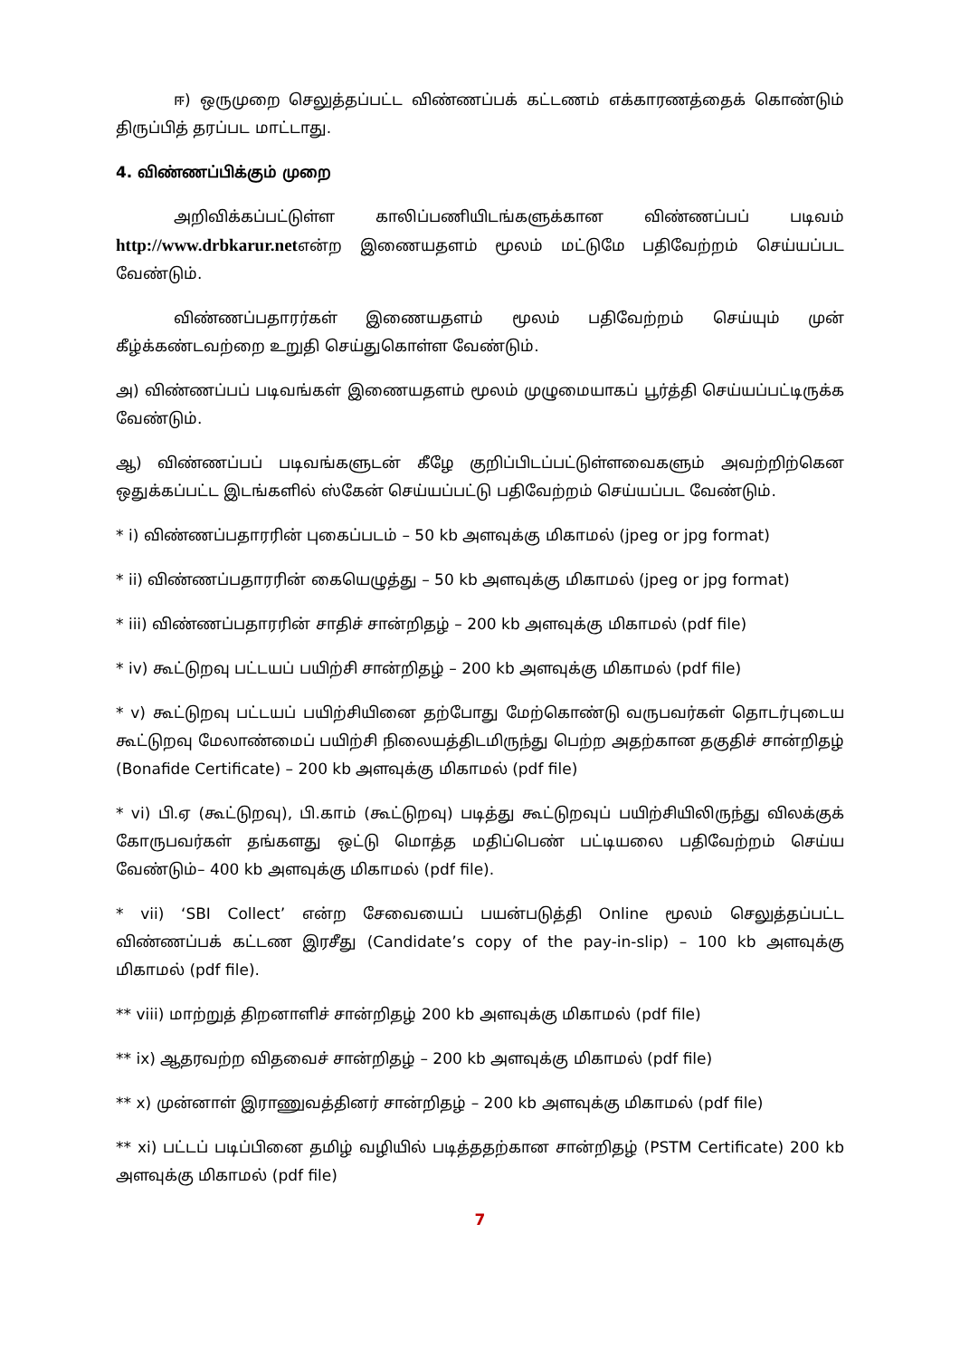ஈ) ஒருமுறை செலுத்தப்பட்ட விண்ணப்பக் கட்டணம் எக்காரணத்தைக் கொண்டும் திருப்பித் தரப்பட மாட்டாது.
4. விண்ணப்பிக்கும் முறை
அறிவிக்கப்பட்டுள்ள காலிப்பணியிடங்களுக்கான விண்ணப்பப் படிவம் http://www.drbkarur.netஎன்ற இணையதளம் மூலம் மட்டுமே பதிவேற்றம் செய்யப்பட வேண்டும்.
விண்ணப்பதாரர்கள் இணையதளம் மூலம் பதிவேற்றம் செய்யும் முன் கீழ்க்கண்டவற்றை உறுதி செய்துகொள்ள வேண்டும்.
அ) விண்ணப்பப் படிவங்கள் இணையதளம் மூலம் முழுமையாகப் பூர்த்தி செய்யப்பட்டிருக்க வேண்டும்.
ஆ) விண்ணப்பப் படிவங்களுடன் கீழே குறிப்பிடப்பட்டுள்ளவைகளும் அவற்றிற்கென ஒதுக்கப்பட்ட இடங்களில் ஸ்கேன் செய்யப்பட்டு பதிவேற்றம் செய்யப்பட வேண்டும்.
* i) விண்ணப்பதாரரின் புகைப்படம் – 50 kb அளவுக்கு மிகாமல் (jpeg or jpg format)
* ii) விண்ணப்பதாரரின் கையெழுத்து – 50 kb அளவுக்கு மிகாமல் (jpeg or jpg format)
* iii) விண்ணப்பதாரரின் சாதிச் சான்றிதழ் – 200 kb அளவுக்கு மிகாமல் (pdf file)
* iv) கூட்டுறவு பட்டயப் பயிற்சி சான்றிதழ் – 200 kb அளவுக்கு மிகாமல் (pdf file)
* v) கூட்டுறவு பட்டயப் பயிற்சியினை தற்போது மேற்கொண்டு வருபவர்கள் தொடர்புடைய கூட்டுறவு மேலாண்மைப் பயிற்சி நிலையத்திடமிருந்து பெற்ற அதற்கான தகுதிச் சான்றிதழ் (Bonafide Certificate) – 200 kb அளவுக்கு மிகாமல் (pdf file)
* vi) பி.ஏ (கூட்டுறவு), பி.காம் (கூட்டுறவு) படித்து கூட்டுறவுப் பயிற்சியிலிருந்து விலக்குக் கோருபவர்கள் தங்களது ஒட்டு மொத்த மதிப்பெண் பட்டியலை பதிவேற்றம் செய்ய வேண்டும்– 400 kb அளவுக்கு மிகாமல் (pdf file).
* vii) ‘SBI Collect’ என்ற சேவையைப் பயன்படுத்தி Online மூலம் செலுத்தப்பட்ட விண்ணப்பக் கட்டண இரசீது (Candidate’s copy of the pay-in-slip) – 100 kb அளவுக்கு மிகாமல் (pdf file).
** viii) மாற்றுத் திறனாளிச் சான்றிதழ் 200 kb அளவுக்கு மிகாமல் (pdf file)
** ix) ஆதரவற்ற விதவைச் சான்றிதழ் – 200 kb அளவுக்கு மிகாமல் (pdf file)
** x) முன்னாள் இராணுவத்தினர் சான்றிதழ் – 200 kb அளவுக்கு மிகாமல் (pdf file)
** xi) பட்டப் படிப்பினை தமிழ் வழியில் படித்ததற்கான சான்றிதழ் (PSTM Certificate) 200 kb அளவுக்கு மிகாமல் (pdf file)
7